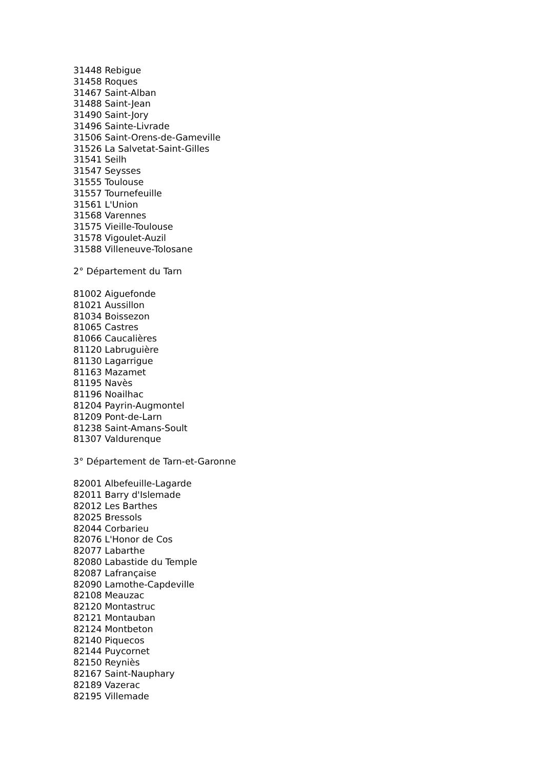31448 Rebigue
31458 Roques
31467 Saint-Alban
31488 Saint-Jean
31490 Saint-Jory
31496 Sainte-Livrade
31506 Saint-Orens-de-Gameville
31526 La Salvetat-Saint-Gilles
31541 Seilh
31547 Seysses
31555 Toulouse
31557 Tournefeuille
31561 L'Union
31568 Varennes
31575 Vieille-Toulouse
31578 Vigoulet-Auzil
31588 Villeneuve-Tolosane
2° Département du Tarn
81002 Aiguefonde
81021 Aussillon
81034 Boissezon
81065 Castres
81066 Caucalières
81120 Labruguière
81130 Lagarrigue
81163 Mazamet
81195 Navès
81196 Noailhac
81204 Payrin-Augmontel
81209 Pont-de-Larn
81238 Saint-Amans-Soult
81307 Valdurenque
3° Département de Tarn-et-Garonne
82001 Albefeuille-Lagarde
82011 Barry d'Islemade
82012 Les Barthes
82025 Bressols
82044 Corbarieu
82076 L'Honor de Cos
82077 Labarthe
82080 Labastide du Temple
82087 Lafrançaise
82090 Lamothe-Capdeville
82108 Meauzac
82120 Montastruc
82121 Montauban
82124 Montbeton
82140 Piquecos
82144 Puycornet
82150 Reyniès
82167 Saint-Nauphary
82189 Vazerac
82195 Villemade